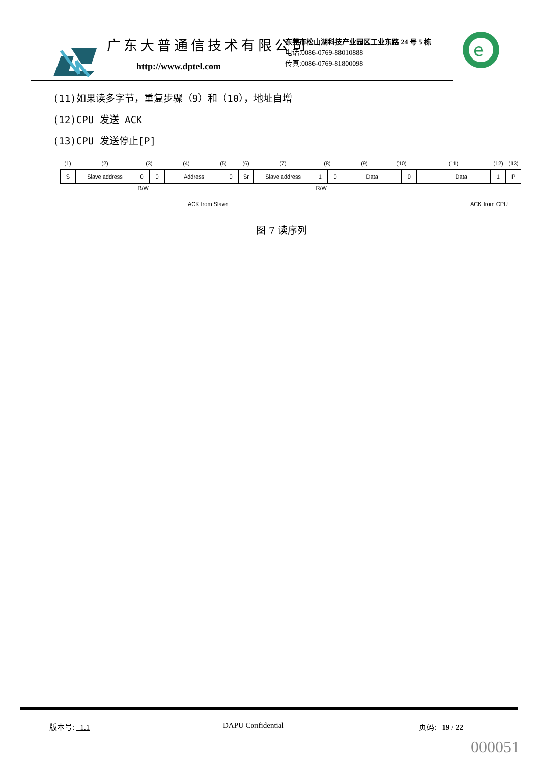广东大普通信技术有限公司
http://www.dptel.com
东莞市松山湖科技产业园区工业东路 24 号 5 栋
电话:0086-0769-88010888
传真:0086-0769-81800098
e
(11)如果读多字节，重复步骤（9）和（10），地址自增
(12)CPU 发送 ACK
(13)CPU 发送停止[P]
(1) (2) (3) (4) (5) (6) (7) (8) (9) (10) (11) (12) (13)
S Slave address 0 0 Address 0 Sr Slave address 1 0 Data 0 Data 1 P
R/W R/W
ACK from Slave ACK from CPU
图 7 读序列
版本号: 1.1 DAPU Confidential 页码: 19 / 22
000051